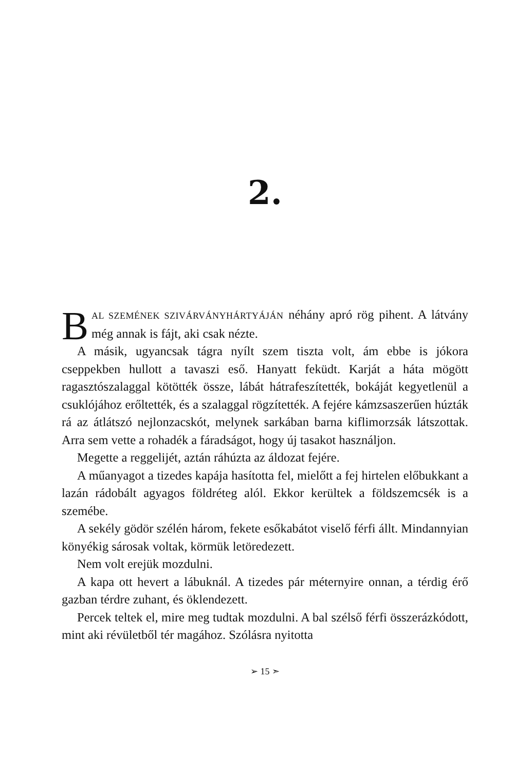2.
BAL SZEMÉNEK SZIVÁRVÁNYHÁRTYÁJÁN néhány apró rög pihent. A látvány még annak is fájt, aki csak nézte.
A másik, ugyancsak tágra nyílt szem tiszta volt, ám ebbe is jókora cseppekben hullott a tavaszi eső. Hanyatt feküdt. Karját a háta mögött ragasztószalaggal kötötték össze, lábát hátrafeszítették, bokáját kegyetlenül a csuklójához erőltették, és a szalaggal rögzítették. A fejére kámzsaszerűen húzták rá az átlátszó nejlonzacskót, melynek sarkában barna kiflimorzsák látszottak. Arra sem vette a rohadék a fáradságot, hogy új tasakot használjon.
Megette a reggelijét, aztán ráhúzta az áldozat fejére.
A műanyagot a tizedes kapája hasította fel, mielőtt a fej hirtelen előbukkant a lazán rádobált agyagos földréteg alól. Ekkor kerültek a földszemcsék is a szemébe.
A sekély gödör szélén három, fekete esőkabátot viselő férfi állt. Mindannyian könyékig sárosak voltak, körmük letöredezett.
Nem volt erejük mozdulni.
A kapa ott hevert a lábuknál. A tizedes pár méternyire onnan, a térdig érő gazban térdre zuhant, és öklendezett.
Percek teltek el, mire meg tudtak mozdulni. A bal szélső férfi összerázkódott, mint aki révületből tér magához. Szólásra nyitotta
➢ 15 ➣